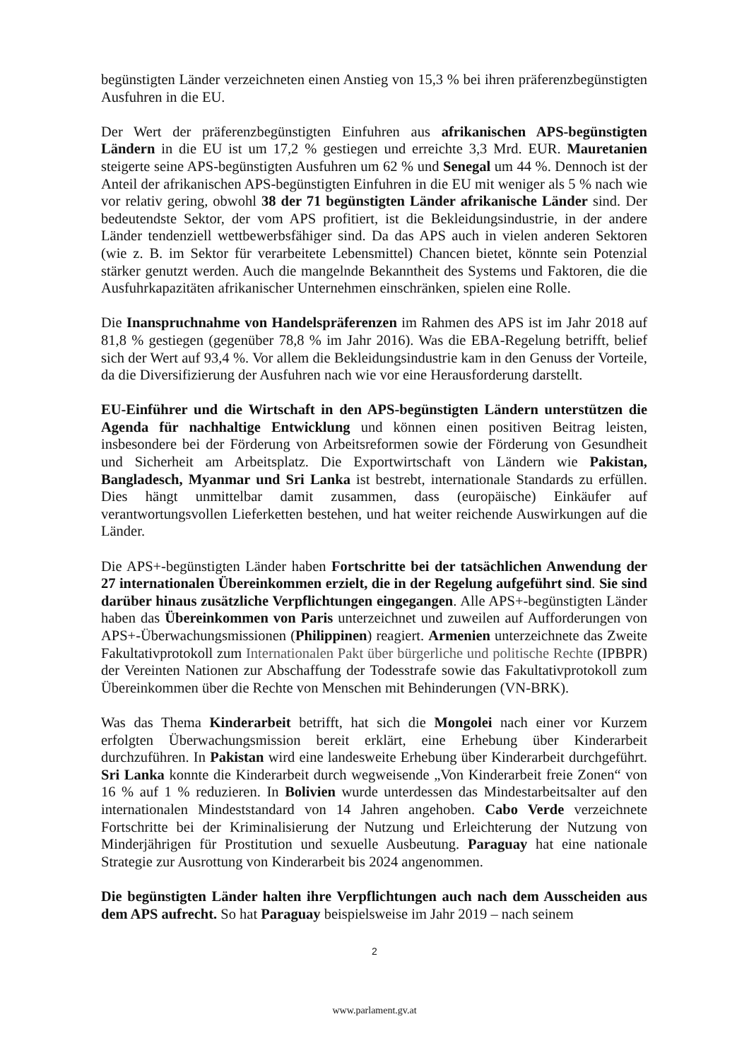begünstigten Länder verzeichneten einen Anstieg von 15,3 % bei ihren präferenzbegünstigten Ausfuhren in die EU.
Der Wert der präferenzbegünstigten Einfuhren aus afrikanischen APS-begünstigten Ländern in die EU ist um 17,2 % gestiegen und erreichte 3,3 Mrd. EUR. Mauretanien steigerte seine APS-begünstigten Ausfuhren um 62 % und Senegal um 44 %. Dennoch ist der Anteil der afrikanischen APS-begünstigten Einfuhren in die EU mit weniger als 5 % nach wie vor relativ gering, obwohl 38 der 71 begünstigten Länder afrikanische Länder sind. Der bedeutendste Sektor, der vom APS profitiert, ist die Bekleidungsindustrie, in der andere Länder tendenziell wettbewerbsfähiger sind. Da das APS auch in vielen anderen Sektoren (wie z. B. im Sektor für verarbeitete Lebensmittel) Chancen bietet, könnte sein Potenzial stärker genutzt werden. Auch die mangelnde Bekanntheit des Systems und Faktoren, die die Ausfuhrkapazitäten afrikanischer Unternehmen einschränken, spielen eine Rolle.
Die Inanspruchnahme von Handelspräferenzen im Rahmen des APS ist im Jahr 2018 auf 81,8 % gestiegen (gegenüber 78,8 % im Jahr 2016). Was die EBA-Regelung betrifft, belief sich der Wert auf 93,4 %. Vor allem die Bekleidungsindustrie kam in den Genuss der Vorteile, da die Diversifizierung der Ausfuhren nach wie vor eine Herausforderung darstellt.
EU-Einführer und die Wirtschaft in den APS-begünstigten Ländern unterstützen die Agenda für nachhaltige Entwicklung und können einen positiven Beitrag leisten, insbesondere bei der Förderung von Arbeitsreformen sowie der Förderung von Gesundheit und Sicherheit am Arbeitsplatz. Die Exportwirtschaft von Ländern wie Pakistan, Bangladesch, Myanmar und Sri Lanka ist bestrebt, internationale Standards zu erfüllen. Dies hängt unmittelbar damit zusammen, dass (europäische) Einkäufer auf verantwortungsvollen Lieferketten bestehen, und hat weiter reichende Auswirkungen auf die Länder.
Die APS+-begünstigten Länder haben Fortschritte bei der tatsächlichen Anwendung der 27 internationalen Übereinkommen erzielt, die in der Regelung aufgeführt sind. Sie sind darüber hinaus zusätzliche Verpflichtungen eingegangen. Alle APS+-begünstigten Länder haben das Übereinkommen von Paris unterzeichnet und zuweilen auf Aufforderungen von APS+-Überwachungsmissionen (Philippinen) reagiert. Armenien unterzeichnete das Zweite Fakultativprotokoll zum Internationalen Pakt über bürgerliche und politische Rechte (IPBPR) der Vereinten Nationen zur Abschaffung der Todesstrafe sowie das Fakultativprotokoll zum Übereinkommen über die Rechte von Menschen mit Behinderungen (VN-BRK).
Was das Thema Kinderarbeit betrifft, hat sich die Mongolei nach einer vor Kurzem erfolgten Überwachungsmission bereit erklärt, eine Erhebung über Kinderarbeit durchzuführen. In Pakistan wird eine landesweite Erhebung über Kinderarbeit durchgeführt. Sri Lanka konnte die Kinderarbeit durch wegweisende „Von Kinderarbeit freie Zonen“ von 16 % auf 1 % reduzieren. In Bolivien wurde unterdessen das Mindestarbeitsalter auf den internationalen Mindeststandard von 14 Jahren angehoben. Cabo Verde verzeichnete Fortschritte bei der Kriminalisierung der Nutzung und Erleichterung der Nutzung von Minderjährigen für Prostitution und sexuelle Ausbeutung. Paraguay hat eine nationale Strategie zur Ausrottung von Kinderarbeit bis 2024 angenommen.
Die begünstigten Länder halten ihre Verpflichtungen auch nach dem Ausscheiden aus dem APS aufrecht. So hat Paraguay beispielsweise im Jahr 2019 – nach seinem
2
www.parlament.gv.at